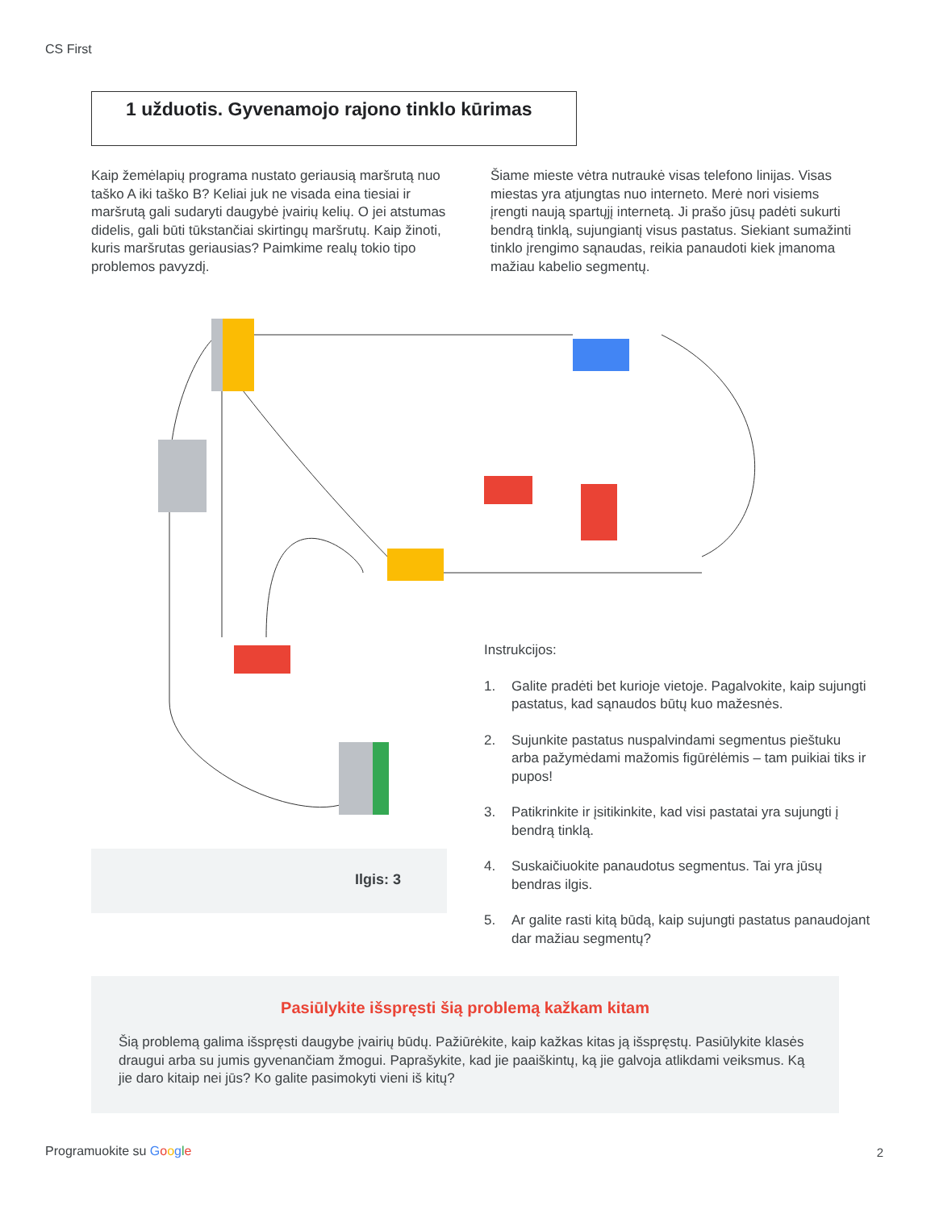CS First
1 užduotis. Gyvenamojo rajono tinklo kūrimas
Kaip žemėlapių programa nustato geriausią maršrutą nuo taško A iki taško B? Keliai juk ne visada eina tiesiai ir maršrutą gali sudaryti daugybė įvairių kelių. O jei atstumas didelis, gali būti tūkstančiai skirtingų maršrutų. Kaip žinoti, kuris maršrutas geriausias? Paimkime realų tokio tipo problemos pavyzdį.
Šiame mieste vėtra nutraukė visas telefono linijas. Visas miestas yra atjungtas nuo interneto. Merė nori visiems įrengti naują spartųjį internetą. Ji prašo jūsų padėti sukurti bendrą tinklą, sujungiantį visus pastatus. Siekiant sumažinti tinklo įrengimo sąnaudas, reikia panaudoti kiek įmanoma mažiau kabelio segmentų.
Ilgis: 3
Instrukcijos:
1. Galite pradėti bet kurioje vietoje. Pagalvokite, kaip sujungti pastatus, kad sąnaudos būtų kuo mažesnės.
2. Sujunkite pastatus nuspalvindami segmentus pieštuku arba pažymėdami mažomis figūrėlėmis – tam puikiai tiks ir pupos!
3. Patikrinkite ir įsitikinkite, kad visi pastatai yra sujungti į bendrą tinklą.
4. Suskaičiuokite panaudotus segmentus. Tai yra jūsų bendras ilgis.
5. Ar galite rasti kitą būdą, kaip sujungti pastatus panaudojant dar mažiau segmentų?
Pasiūlykite išspręsti šią problemą kažkam kitam
Šią problemą galima išspręsti daugybe įvairių būdų. Pažiūrėkite, kaip kažkas kitas ją išspręstų. Pasiūlykite klasės draugui arba su jumis gyvenančiam žmogui. Paprašykite, kad jie paaiškintų, ką jie galvoja atlikdami veiksmus. Ką jie daro kitaip nei jūs? Ko galite pasimokyti vieni iš kitų?
Programuokite su Google 2